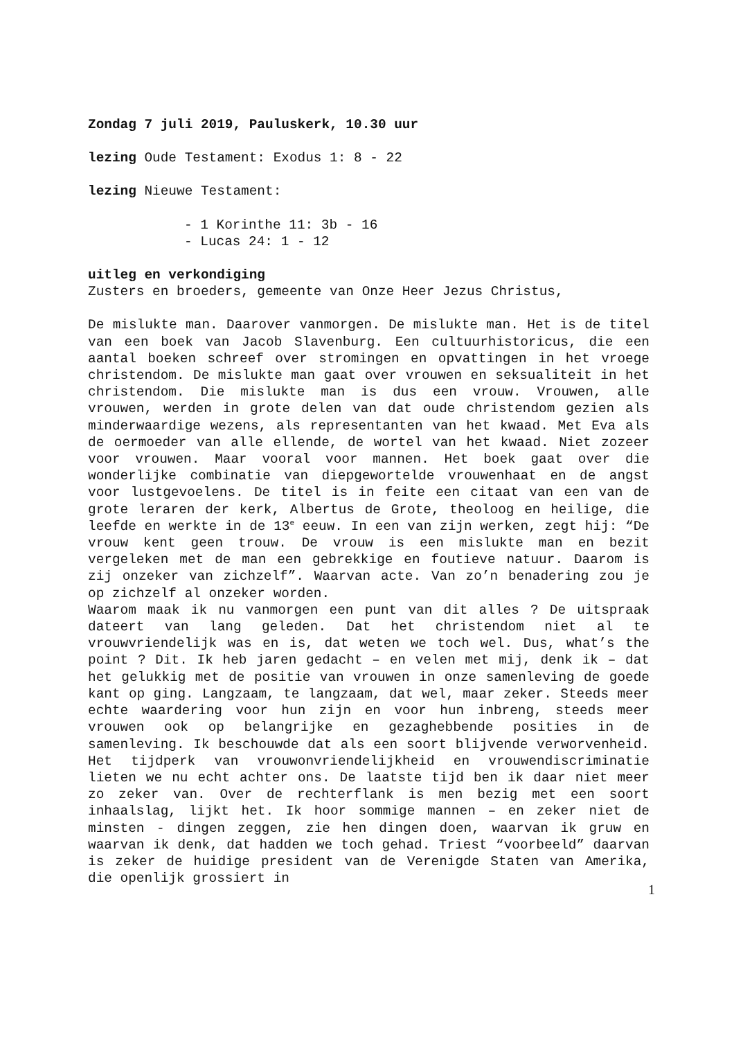Zondag 7 juli 2019, Pauluskerk, 10.30 uur
lezing Oude Testament: Exodus 1: 8 - 22
lezing Nieuwe Testament:
- 1 Korinthe 11: 3b - 16
- Lucas 24: 1 - 12
uitleg en verkondiging
Zusters en broeders, gemeente van Onze Heer Jezus Christus,
De mislukte man. Daarover vanmorgen. De mislukte man. Het is de titel van een boek van Jacob Slavenburg. Een cultuurhistoricus, die een aantal boeken schreef over stromingen en opvattingen in het vroege christendom. De mislukte man gaat over vrouwen en seksualiteit in het christendom. Die mislukte man is dus een vrouw. Vrouwen, alle vrouwen, werden in grote delen van dat oude christendom gezien als minderwaardige wezens, als representanten van het kwaad. Met Eva als de oermoeder van alle ellende, de wortel van het kwaad. Niet zozeer voor vrouwen. Maar vooral voor mannen. Het boek gaat over die wonderlijke combinatie van diepgewortelde vrouwenhaat en de angst voor lustgevoelens. De titel is in feite een citaat van een van de grote leraren der kerk, Albertus de Grote, theoloog en heilige, die leefde en werkte in de 13<sup>e</sup> eeuw. In een van zijn werken, zegt hij: “De vrouw kent geen trouw. De vrouw is een mislukte man en bezit vergeleken met de man een gebrekkige en foutieve natuur. Daarom is zij onzeker van zichzelf”. Waarvan acte. Van zo’n benadering zou je op zichzelf al onzeker worden.
Waarom maak ik nu vanmorgen een punt van dit alles ? De uitspraak dateert van lang geleden. Dat het christendom niet al te vrouwvriendelijk was en is, dat weten we toch wel. Dus, what’s the point ? Dit. Ik heb jaren gedacht – en velen met mij, denk ik – dat het gelukkig met de positie van vrouwen in onze samenleving de goede kant op ging. Langzaam, te langzaam, dat wel, maar zeker. Steeds meer echte waardering voor hun zijn en voor hun inbreng, steeds meer vrouwen ook op belangrijke en gezaghebbende posities in de samenleving. Ik beschouwde dat als een soort blijvende verworvenheid. Het tijdperk van vrouwonvriendelijkheid en vrouwendiscriminatie lieten we nu echt achter ons. De laatste tijd ben ik daar niet meer zo zeker van. Over de rechterflank is men bezig met een soort inhaalslag, lijkt het. Ik hoor sommige mannen – en zeker niet de minsten - dingen zeggen, zie hen dingen doen, waarvan ik gruw en waarvan ik denk, dat hadden we toch gehad. Triest “voorbeeld” daarvan is zeker de huidige president van de Verenigde Staten van Amerika, die openlijk grossiert in
1